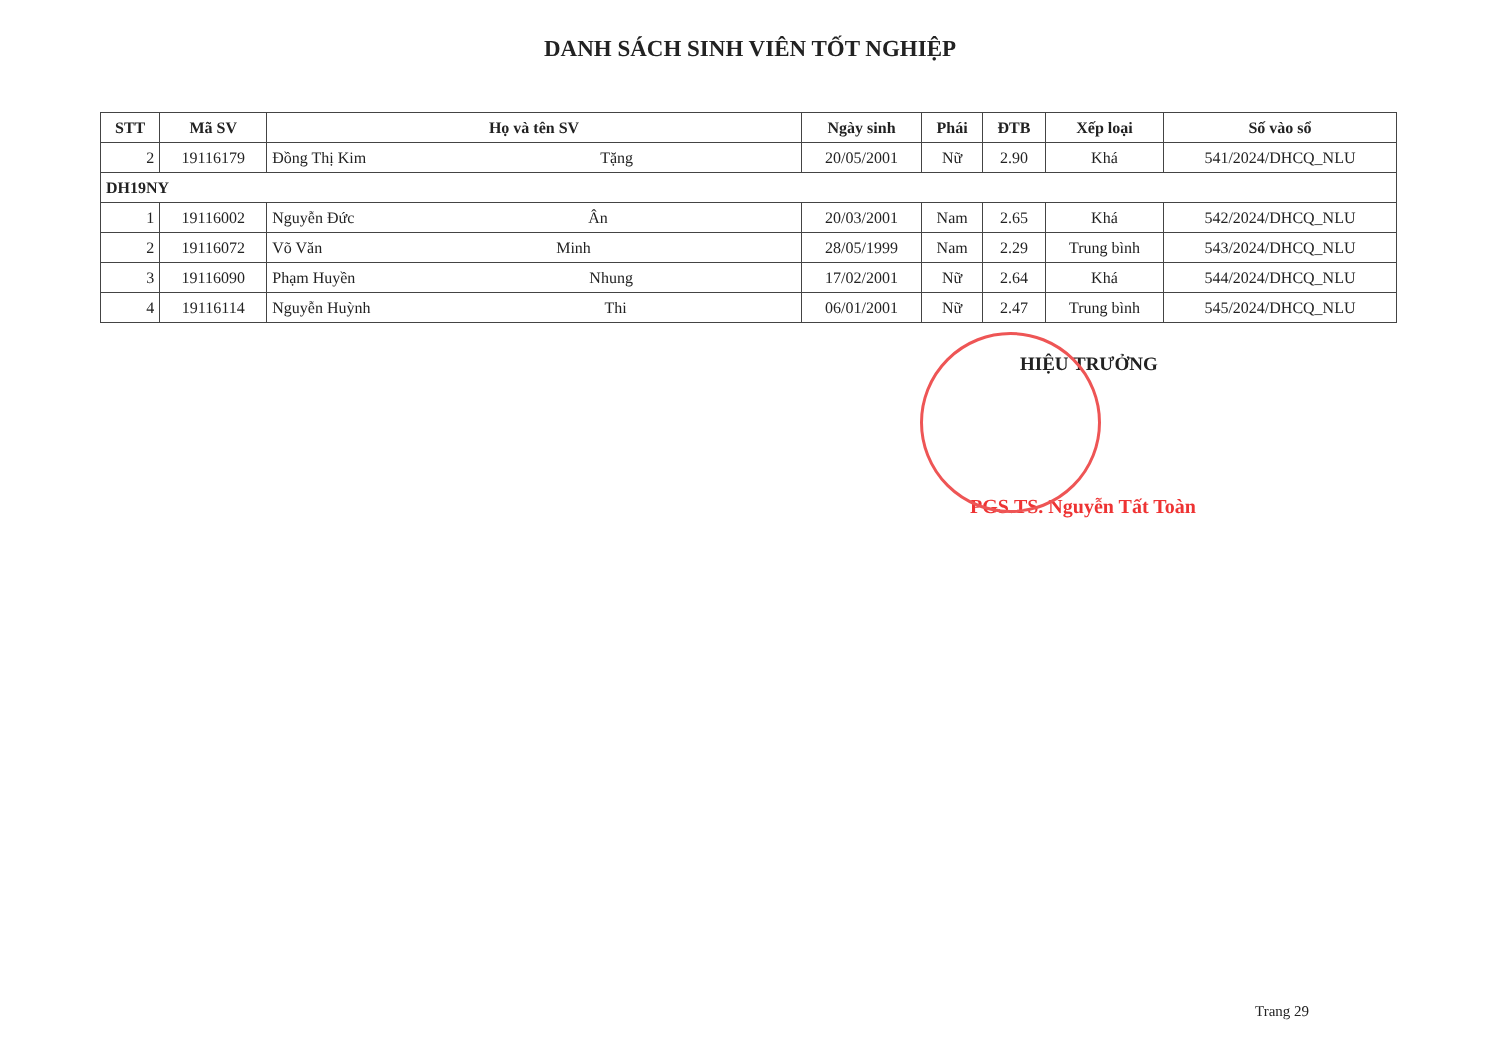DANH SÁCH SINH VIÊN TỐT NGHIỆP
| STT | Mã SV | Họ và tên SV | Ngày sinh | Phái | ĐTB | Xếp loại | Số vào sổ |
| --- | --- | --- | --- | --- | --- | --- | --- |
| 2 | 19116179 | Đồng Thị Kim Tặng | 20/05/2001 | Nữ | 2.90 | Khá | 541/2024/DHCQ_NLU |
| DH19NY | | | | | | | |
| 1 | 19116002 | Nguyễn Đức Ân | 20/03/2001 | Nam | 2.65 | Khá | 542/2024/DHCQ_NLU |
| 2 | 19116072 | Võ Văn Minh | 28/05/1999 | Nam | 2.29 | Trung bình | 543/2024/DHCQ_NLU |
| 3 | 19116090 | Phạm Huyền Nhung | 17/02/2001 | Nữ | 2.64 | Khá | 544/2024/DHCQ_NLU |
| 4 | 19116114 | Nguyễn Huỳnh Thi | 06/01/2001 | Nữ | 2.47 | Trung bình | 545/2024/DHCQ_NLU |
HIỆU TRƯỞNG
PGS.TS. Nguyễn Tất Toàn
Trang 29